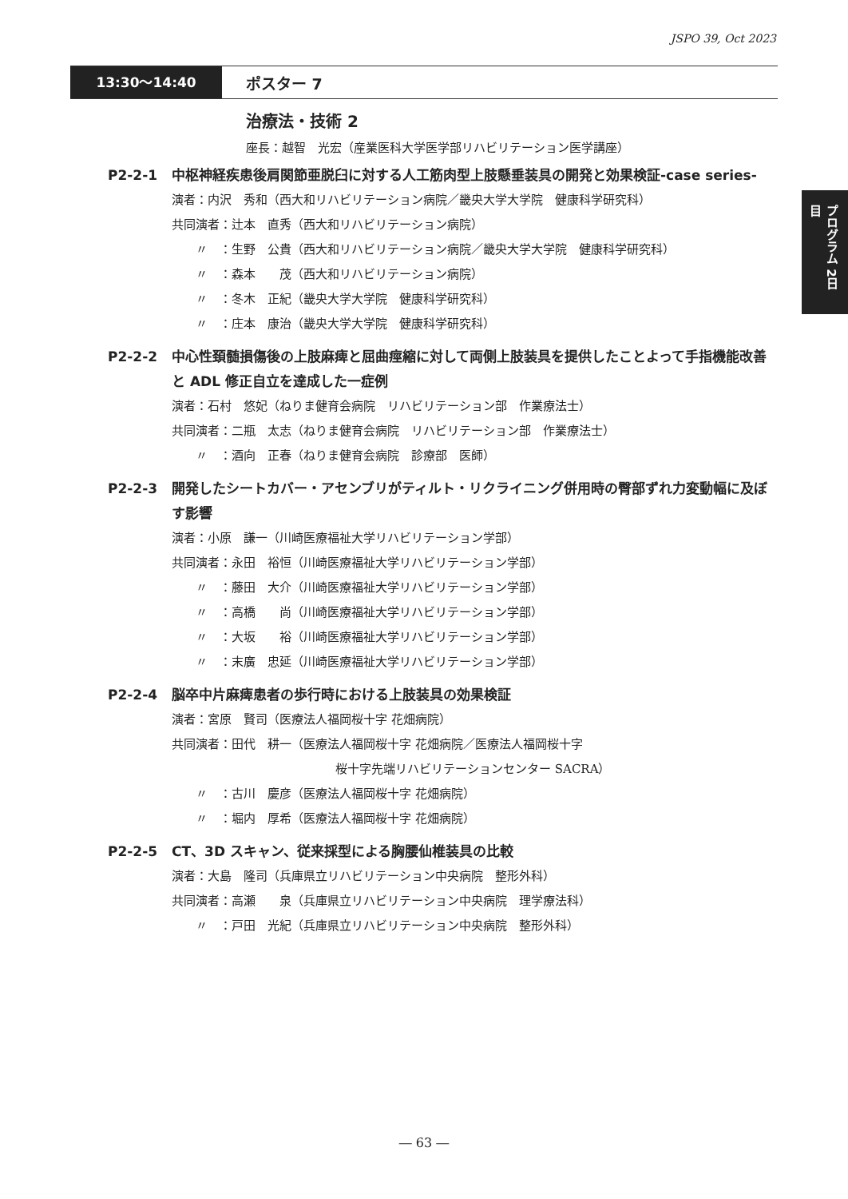JSPO 39, Oct 2023
13:30〜14:40
ポスター 7
治療法・技術 2
座長：越智　光宏（産業医科大学医学部リハビリテーション医学講座）
P2-2-1 中枢神経疾患後肩関節亜脱臼に対する人工筋肉型上肢懸垂装具の開発と効果検証-case series-
演者：内沢　秀和（西大和リハビリテーション病院／畿央大学大学院　健康科学研究科）
共同演者：辻本　直秀（西大和リハビリテーション病院）
〃　：生野　公貴（西大和リハビリテーション病院／畿央大学大学院　健康科学研究科）
〃　：森本　　茂（西大和リハビリテーション病院）
〃　：冬木　正紀（畿央大学大学院　健康科学研究科）
〃　：庄本　康治（畿央大学大学院　健康科学研究科）
P2-2-2 中心性頚髄損傷後の上肢麻痺と屈曲痙縮に対して両側上肢装具を提供したことよって手指機能改善と ADL 修正自立を達成した一症例
演者：石村　悠妃（ねりま健育会病院　リハビリテーション部　作業療法士）
共同演者：二瓶　太志（ねりま健育会病院　リハビリテーション部　作業療法士）
〃　：酒向　正春（ねりま健育会病院　診療部　医師）
P2-2-3 開発したシートカバー・アセンブリがティルト・リクライニング併用時の臀部ずれ力変動幅に及ぼす影響
演者：小原　謙一（川崎医療福祉大学リハビリテーション学部）
共同演者：永田　裕恒（川崎医療福祉大学リハビリテーション学部）
〃　：藤田　大介（川崎医療福祉大学リハビリテーション学部）
〃　：高橋　　尚（川崎医療福祉大学リハビリテーション学部）
〃　：大坂　　裕（川崎医療福祉大学リハビリテーション学部）
〃　：末廣　忠延（川崎医療福祉大学リハビリテーション学部）
P2-2-4 脳卒中片麻痺患者の歩行時における上肢装具の効果検証
演者：宮原　賢司（医療法人福岡桜十字 花畑病院）
共同演者：田代　耕一（医療法人福岡桜十字 花畑病院／医療法人福岡桜十字
桜十字先端リハビリテーションセンター SACRA）
〃　：古川　慶彦（医療法人福岡桜十字 花畑病院）
〃　：堀内　厚希（医療法人福岡桜十字 花畑病院）
P2-2-5 CT、3D スキャン、従来採型による胸腰仙椎装具の比較
演者：大島　隆司（兵庫県立リハビリテーション中央病院　整形外科）
共同演者：高瀬　　泉（兵庫県立リハビリテーション中央病院　理学療法科）
〃　：戸田　光紀（兵庫県立リハビリテーション中央病院　整形外科）
プログラム 2日目
― 63 ―